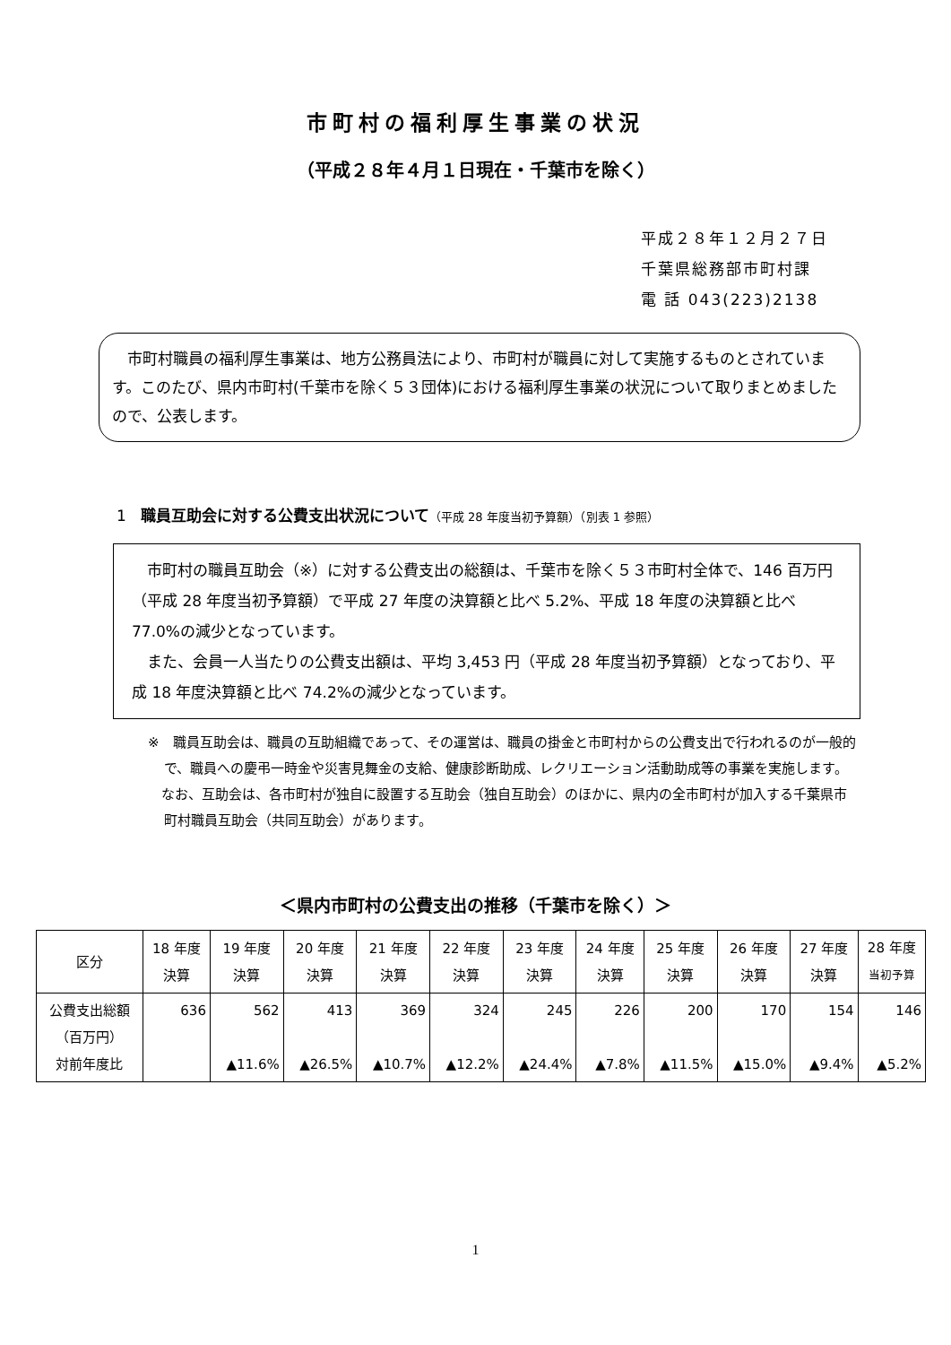市町村の福利厚生事業の状況
（平成２８年４月１日現在・千葉市を除く）
平成２８年１２月２７日
千葉県総務部市町村課
電 話 043(223)2138
　市町村職員の福利厚生事業は、地方公務員法により、市町村が職員に対して実施するものとされています。このたび、県内市町村(千葉市を除く５３団体)における福利厚生事業の状況について取りまとめましたので、公表します。
1 職員互助会に対する公費支出状況について（平成 28 年度当初予算額）（別表 1 参照）
　市町村の職員互助会（※）に対する公費支出の総額は、千葉市を除く５３市町村全体で、146 百万円（平成 28 年度当初予算額）で平成 27 年度の決算額と比べ 5.2%、平成 18 年度の決算額と比べ 77.0%の減少となっています。
　また、会員一人当たりの公費支出額は、平均 3,453 円（平成 28 年度当初予算額）となっており、平成 18 年度決算額と比べ 74.2%の減少となっています。
※　職員互助会は、職員の互助組織であって、その運営は、職員の掛金と市町村からの公費支出で行われるのが一般的で、職員への慶弔一時金や災害見舞金の支給、健康診断助成、レクリエーション活動助成等の事業を実施します。
　なお、互助会は、各市町村が独自に設置する互助会（独自互助会）のほかに、県内の全市町村が加入する千葉県市町村職員互助会（共同互助会）があります。
＜県内市町村の公費支出の推移（千葉市を除く）＞
| 区分 | 18 年度 決算 | 19 年度 決算 | 20 年度 決算 | 21 年度 決算 | 22 年度 決算 | 23 年度 決算 | 24 年度 決算 | 25 年度 決算 | 26 年度 決算 | 27 年度 決算 | 28 年度 当初予算 |
| --- | --- | --- | --- | --- | --- | --- | --- | --- | --- | --- | --- |
| 公費支出総額 （百万円） 対前年度比 | 636 | 562 ▲11.6% | 413 ▲26.5% | 369 ▲10.7% | 324 ▲12.2% | 245 ▲24.4% | 226 ▲7.8% | 200 ▲11.5% | 170 ▲15.0% | 154 ▲9.4% | 146 ▲5.2% |
1